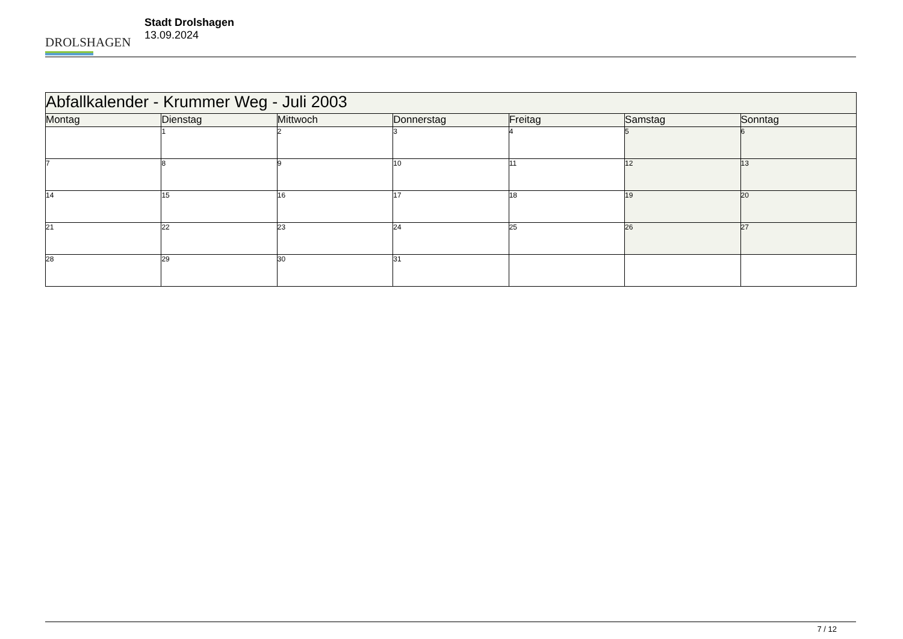DROLSHAGEN
Stadt Drolshagen
13.09.2024
| Abfallkalender - Krummer Weg - Juli 2003 | | | | | | |
| --- | --- | --- | --- | --- | --- | --- |
| Montag | Dienstag | Mittwoch | Donnerstag | Freitag | Samstag | Sonntag |
| | 1 | 2 | 3 | 4 | 5 | 6 |
| 7 | 8 | 9 | 10 | 11 | 12 | 13 |
| 14 | 15 | 16 | 17 | 18 | 19 | 20 |
| 21 | 22 | 23 | 24 | 25 | 26 | 27 |
| 28 | 29 | 30 | 31 | | | |
7 / 12